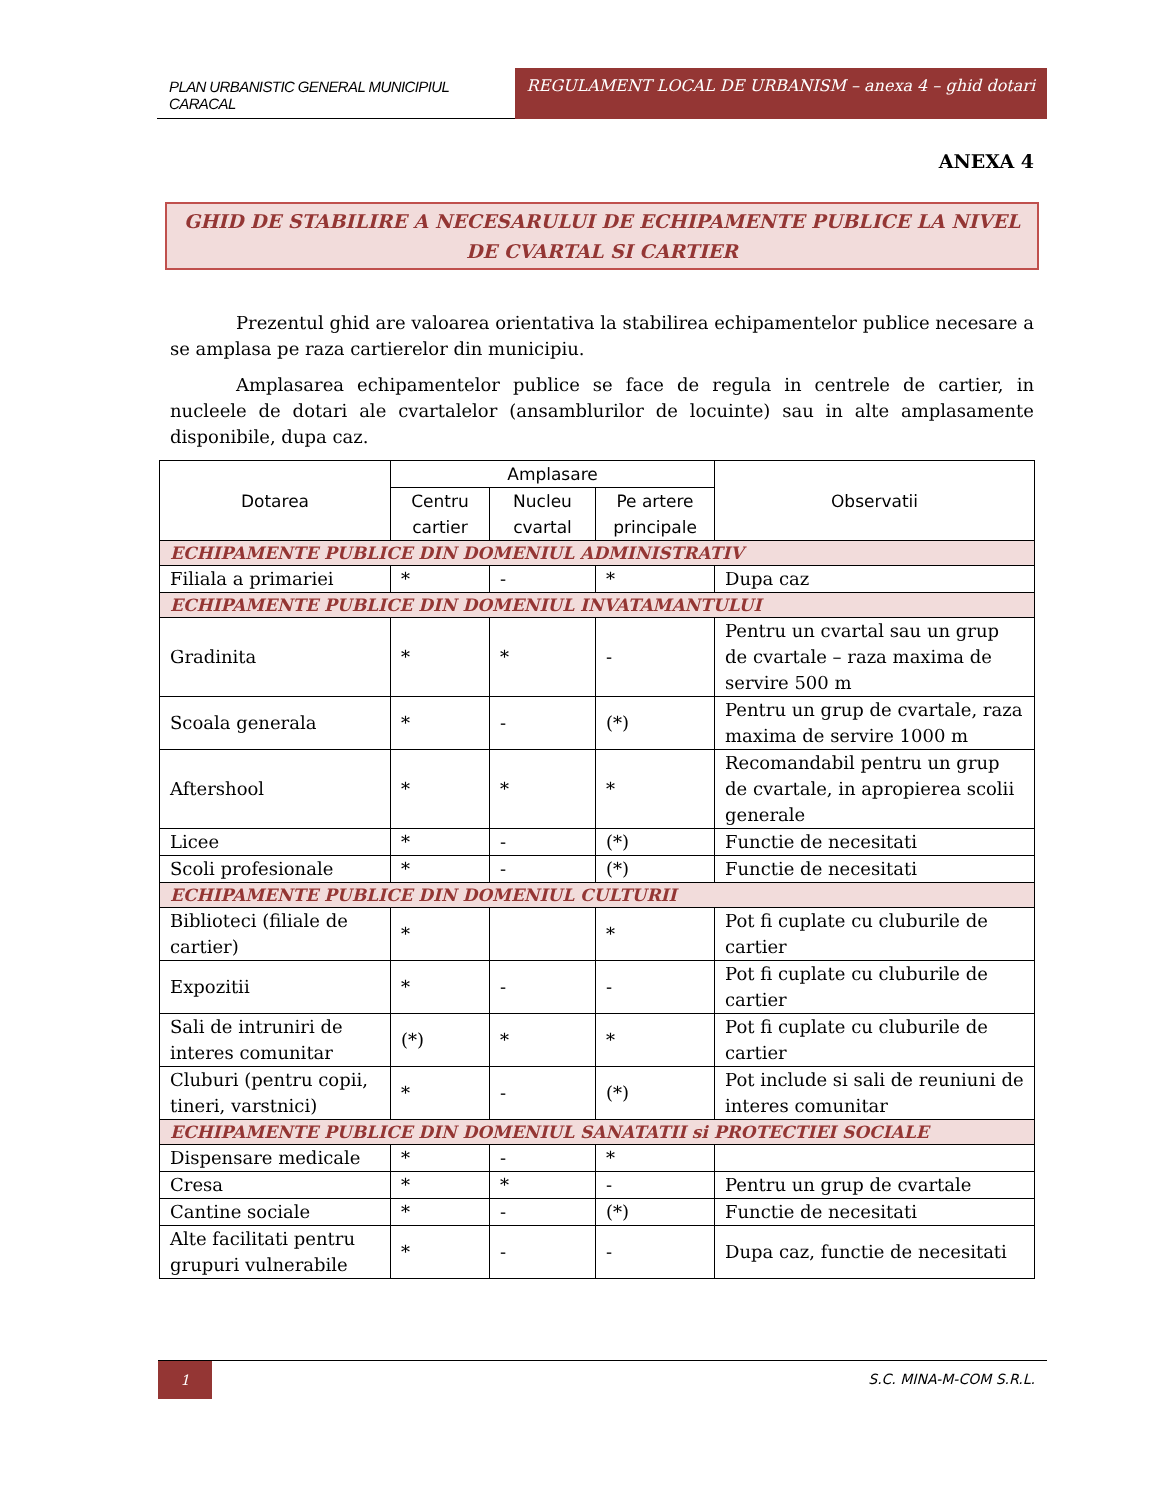PLAN URBANISTIC GENERAL MUNICIPIUL CARACAL
REGULAMENT LOCAL DE URBANISM – anexa 4 – ghid dotari
ANEXA 4
GHID DE STABILIRE A NECESARULUI DE ECHIPAMENTE PUBLICE LA NIVEL DE CVARTAL SI CARTIER
Prezentul ghid are valoarea orientativa la stabilirea echipamentelor publice necesare a se amplasa pe raza cartierelor din municipiu.
Amplasarea echipamentelor publice se face de regula in centrele de cartier, in nucleele de dotari ale cvartalelor (ansamblurilor de locuinte) sau in alte amplasamente disponibile, dupa caz.
| Dotarea | Amplasare | | | Observatii |
| --- | --- | --- | --- | --- |
| | Centru cartier | Nucleu cvartal | Pe artere principale | |
| ECHIPAMENTE PUBLICE DIN DOMENIUL ADMINISTRATIV | | | | |
| Filiala a primariei | * | - | * | Dupa caz |
| ECHIPAMENTE PUBLICE DIN DOMENIUL INVATAMANTULUI | | | | |
| Gradinita | * | * | - | Pentru un cvartal sau un grup de cvartale – raza maxima de servire 500 m |
| Scoala generala | * | - | (*) | Pentru un grup de cvartale, raza maxima de servire 1000 m |
| Aftershool | * | * | * | Recomandabil pentru un grup de cvartale, in apropierea scolii generale |
| Licee | * | - | (*) | Functie de necesitati |
| Scoli profesionale | * | - | (*) | Functie de necesitati |
| ECHIPAMENTE PUBLICE DIN DOMENIUL CULTURII | | | | |
| Biblioteci (filiale de cartier) | * | | * | Pot fi cuplate cu cluburile de cartier |
| Expozitii | * | - | - | Pot fi cuplate cu cluburile de cartier |
| Sali de intruniri de interes comunitar | (*) | * | * | Pot fi cuplate cu cluburile de cartier |
| Cluburi (pentru copii, tineri, varstnici) | * | - | (*) | Pot include si sali de reuniuni de interes comunitar |
| ECHIPAMENTE PUBLICE DIN DOMENIUL SANATATII si PROTECTIEI SOCIALE | | | | |
| Dispensare medicale | * | - | * | |
| Cresa | * | * | - | Pentru un grup de cvartale |
| Cantine sociale | * | - | (*) | Functie de necesitati |
| Alte facilitati pentru grupuri vulnerabile | * | - | - | Dupa caz, functie de necesitati |
1
S.C. MINA-M-COM S.R.L.